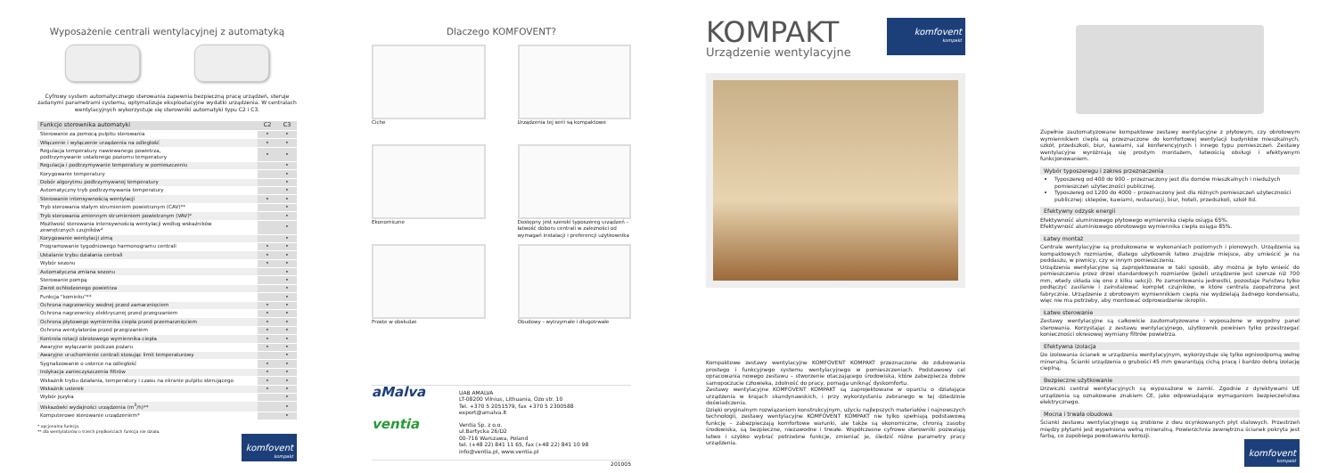Wyposażenie centrali wentylacyjnej z automatyką
Cyfrowy system automatycznego sterowania zapewnia bezpieczną pracę urządzeń, steruje zadanymi parametrami systemu, optymalizuje eksploatacyjne wydatki urządzenia. W centralach wentylacyjnych wykorzystuje się sterowniki automatyki typu C2 i C3.
| Funkcje sterownika automatyki | C2 | C3 |
| --- | --- | --- |
| Sterowanie za pomocą pulpitu sterowania | • | • |
| Włączenie i wyłączenie urządzenia na odległość | • | • |
| Regulacja temperatury nawiewanego powietrza, podtrzymywanie ustalonego poziomu temperatury | • | • |
| Regulacja i podtrzymywanie temperatury w pomieszczeniu | | • |
| Korygowanie temperatury | | • |
| Dobór algorytmu podtrzymywanej temperatury | | • |
| Automatyczny tryb podtrzymywania temperatury | | • |
| Sterowanie intensywnością wentylacji | • | • |
| Tryb sterowania stałym strumieniem powietrznym (CAV)** | | • |
| Tryb sterowania zmiennym strumieniem powietrznym (VAV)* | | • |
| Możliwość sterowania intensywnością wentylacji według wskaźników zewnętrznych czujników* | | • |
| Korygowanie wentylacji zimą | | • |
| Programowanie tygodniowego harmonogramu centrali | • | • |
| Ustalanie trybu działania centrali | • | • |
| Wybór sezonu | • | • |
| Automatyczna zmiana sezonu | | • |
| Sterowanie pompą | | • |
| Zwrot ochłodzonego powietrza | | • |
| Funkcja "kominku"** | | • |
| Ochrona nagrzewnicy wodnej przed zamarznięciem | • | • |
| Ochrona nagrzewnicy elektrycznej przed przegrzaniem | • | • |
| Ochrona płytowego wymiennika ciepła przed przemarznięciem | • | • |
| Ochrona wentylatorów przed przegrzaniem | • | • |
| Kontrola rotacji obrotowego wymiennika ciepła | • | • |
| Awaryjne wyłączanie podczas pożaru | • | • |
| Awaryjne uruchomienie centrali stosując limit temperaturowy | | • |
| Sygnalizowanie o usterce na odległość | • | • |
| Indykacja zanieczyszczenia filtrów | • | • |
| Wskaźnik trybu działania, temperatury i czasu na ekranie pulpitu sterującego | • | • |
| Wskaźnik usterek | • | • |
| Wybór języka | | • |
| Wskazówki wydajności urządzenia (m<sup>3</sup>/h)** | | • |
| Komputerowe sterowanie urządzeniem* | | • |
* opcjonalna funkcja.
** dla wentylatorów o trzech prędkościach funkcja nie działa.
komfovent
kompakt
Dlaczego KOMFOVENT?
Ciche
Urządzenia tej serii są kompaktowe
Ekonomiczne
Dostępny jest szeroki typoszereg urządzeń – łatwość doboru centrali w zależności od wymagań instalacji i preferencji użytkownika
Proste w obsłudze
Obudowy - wytrzymałe i długotrwałe
aMalva
UAB AMALVA
LT-08200 Vilnius, Lithuania, Ozo str. 10
Tel. +370 5 2051579, fax +370 5 2300588
export@amalva.lt
ventia
Ventia Sp. z o.o.
ul.Bartycka 26/D2
00-716 Warszawa, Poland
tel. (+48 22) 841 11 65, fax (+48 22) 841 10 98
info@ventia.pl, www.ventia.pl
201005
KOMPAKT
Urządzenie wentylacyjne
komfovent
kompakt
Kompaktowe zestawy wentylacyjne KOMFOVENT KOMPAKT przeznaczone do zdubowania prostego i funkcyjnego systemu wentylacyjnego w pomieszczeniach. Podstawowy cel opracowania nowego zestawu – stworzenie otaczającego środowiska, które zabezpiecza dobre samopoczucie człowieka, zdolność do pracy, pomaga uniknąć dyskomfortu.
Zestawy wentylacyjne KOMFOVENT KOMPAKT są zaprojektowane w oparciu o działające urządzenia w krajach skandynawskich, i przy wykorzystaniu zebranego w tej dziedzinie doświadczenia.
Dzięki oryginalnym rozwiązaniom konstrukcyjnym, użyciu najlepszych materiałów i najnowszych technologii, zestawy wentylacyjne KOMFOVENT KOMPAKT nie tylko spełniają podstawową funkcję – zabezpieczają komfortowe warunki, ale także są ekonomiczne, chronią zasoby środowiska, są bezpieczne, niezawodne i trwałe. Współczesne cyfrowe sterowniki pozwalają łatwo i szybko wybrać potrzebne funkcje, zmieniać je, śledzić różne parametry pracy urządzenia.
Zupełnie zautomatyzowane kompaktowe zestawy wentylacyjne z płytowym, czy obrotowym wymiennikiem ciepła są przeznaczone do komfortowej wentylacji budynków mieszkalnych, szkół, przedszkoli, biur, kawiarni, sal konferencyjnych i innego typu pomieszczeń. Zestawy wentylacyjne wyróżniają się prostym montażem, łatwością obsługi i efektywnym funkcjonowaniem.
Wybór typoszeregu i zakres przeznaczenia
Typoszereg od 400 do 900 – przeznaczony jest dla domów mieszkalnych i niedużych pomieszczeń użyteczności publicznej.
Typoszereg od 1200 do 4000 – przeznaczony jest dla różnych pomieszczeń użyteczności publicznej: sklepów, kawiarni, restauracji, biur, hoteli, przedszkoli, szkół itd.
Efektywny odzysk energii
Efektywność aluminiowego płytowego wymiennika ciepła osiąga 65%.
Efektywność aluminiowego obrotowego wymiennika ciepła osiąga 85%.
Łatwy montaż
Centrale wentylacyjne są produkowane w wykonaniach poziomych i pionowych. Urządzenia są kompaktowych rozmiarów, dlatego użytkownik łatwo znajdzie miejsce, aby umieścić je na poddaszu, w piwnicy, czy w innym pomieszczeniu.
Urządzenia wentylacyjne są zaprojektowane w taki sposób, aby można je było wnieść do pomieszczenia przez drzwi standardowych rozmiarów (jeżeli urządzenie jest szersze niż 700 mm, wtedy składa się ono z kilku sekcji). Po zamontowaniu jednostki, pozostaje Państwu tylko podłączyć zasilanie i zainstalować komplet czujników, w które centrala zaopatrzona jest fabrycznie. Urządzenie z obrotowym wymiennikiem ciepła nie wydzielają żadnego kondensatu, więc nie ma potrzeby, aby montować odprowadzenie skroplin.
Łatwe sterowanie
Zestawy wentylacyjne są całkowicie zautomatyzowane i wyposażone w wygodny panel sterowania. Korzystając z zestawu wentylacyjnego, użytkownik powinien tylko przestrzegać konieczności okresowej wymiany filtrów powietrza.
Efektywna izolacja
Do izolowania ścianek w urządzeniu wentylacyjnym, wykorzystuje się tylko ognioodporną wełnę mineralną. Ścianki urządzenia o grubości 45 mm gwarantują cichą pracę i bardzo dobrą izolację cieplną.
Bezpieczne użytkowanie
Drzwiczki central wentylacyjnych są wyposażone w zamki. Zgodnie z dyrektywami UE urządzenia są oznakowane znakiem CE, jako odpowiadające wymaganiom bezpieczeństwa elektrycznego.
Mocna i trwała obudowa
Ścianki zestawu wentylacyjnego są zrobione z dwu ocynkowanych płyt stalowych. Przestrzeń między płytami jest wypełniona wełną mineralną. Powierzchnia zewnętrzna ścianek pokryta jest farbą, co zapobiega powstawaniu korozji.
komfovent
kompakt